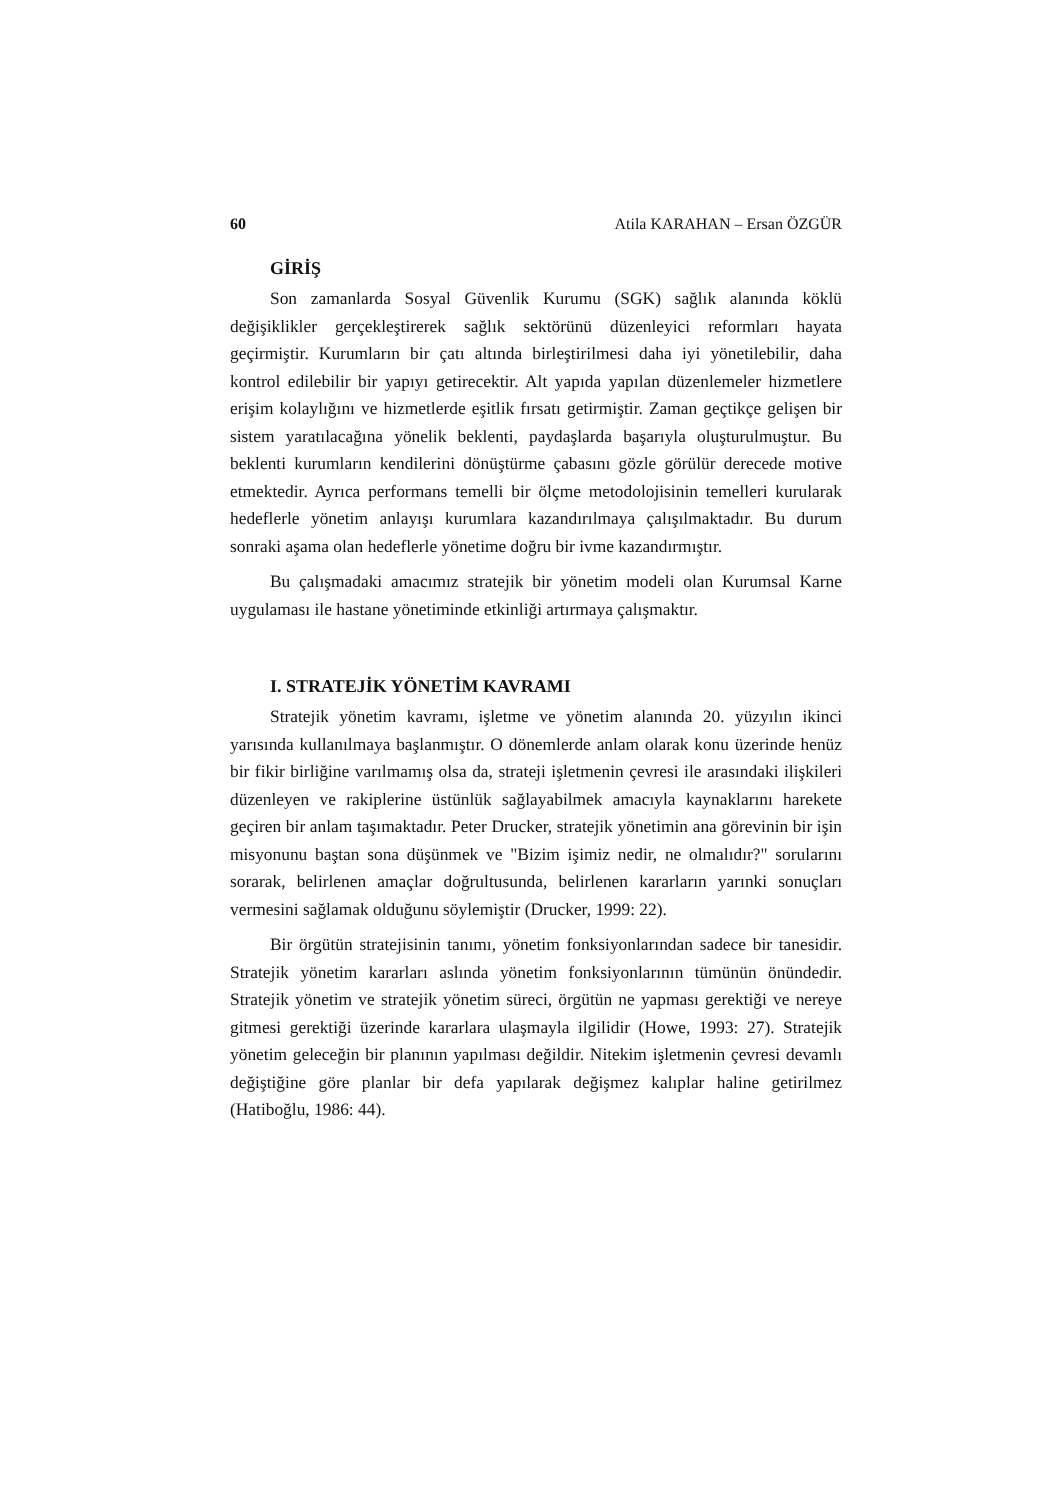60 Atila KARAHAN – Ersan ÖZGÜR
GİRİŞ
Son zamanlarda Sosyal Güvenlik Kurumu (SGK) sağlık alanında köklü değişiklikler gerçekleştirerek sağlık sektörünü düzenleyici reformları hayata geçirmiştir. Kurumların bir çatı altında birleştirilmesi daha iyi yönetilebilir, daha kontrol edilebilir bir yapıyı getirecektir. Alt yapıda yapılan düzenlemeler hizmetlere erişim kolaylığını ve hizmetlerde eşitlik fırsatı getirmiştir. Zaman geçtikçe gelişen bir sistem yaratılacağına yönelik beklenti, paydaşlarda başarıyla oluşturulmuştur. Bu beklenti kurumların kendilerini dönüştürme çabasını gözle görülür derecede motive etmektedir. Ayrıca performans temelli bir ölçme metodolojisinin temelleri kurularak hedeflerle yönetim anlayışı kurumlara kazandırılmaya çalışılmaktadır. Bu durum sonraki aşama olan hedeflerle yönetime doğru bir ivme kazandırmıştır.
Bu çalışmadaki amacımız stratejik bir yönetim modeli olan Kurumsal Karne uygulaması ile hastane yönetiminde etkinliği artırmaya çalışmaktır.
I. STRATEJİK YÖNETİM KAVRAMI
Stratejik yönetim kavramı, işletme ve yönetim alanında 20. yüzyılın ikinci yarısında kullanılmaya başlanmıştır. O dönemlerde anlam olarak konu üzerinde henüz bir fikir birliğine varılmamış olsa da, strateji işletmenin çevresi ile arasındaki ilişkileri düzenleyen ve rakiplerine üstünlük sağlayabilmek amacıyla kaynaklarını harekete geçiren bir anlam taşımaktadır. Peter Drucker, stratejik yönetimin ana görevinin bir işin misyonunu baştan sona düşünmek ve "Bizim işimiz nedir, ne olmalıdır?" sorularını sorarak, belirlenen amaçlar doğrultusunda, belirlenen kararların yarınki sonuçları vermesini sağlamak olduğunu söylemiştir (Drucker, 1999: 22).
Bir örgütün stratejisinin tanımı, yönetim fonksiyonlarından sadece bir tanesidir. Stratejik yönetim kararları aslında yönetim fonksiyonlarının tümünün önündedir. Stratejik yönetim ve stratejik yönetim süreci, örgütün ne yapması gerektiği ve nereye gitmesi gerektiği üzerinde kararlara ulaşmayla ilgilidir (Howe, 1993: 27). Stratejik yönetim geleceğin bir planının yapılması değildir. Nitekim işletmenin çevresi devamlı değiştiğine göre planlar bir defa yapılarak değişmez kalıplar haline getirilmez (Hatiboğlu, 1986: 44).